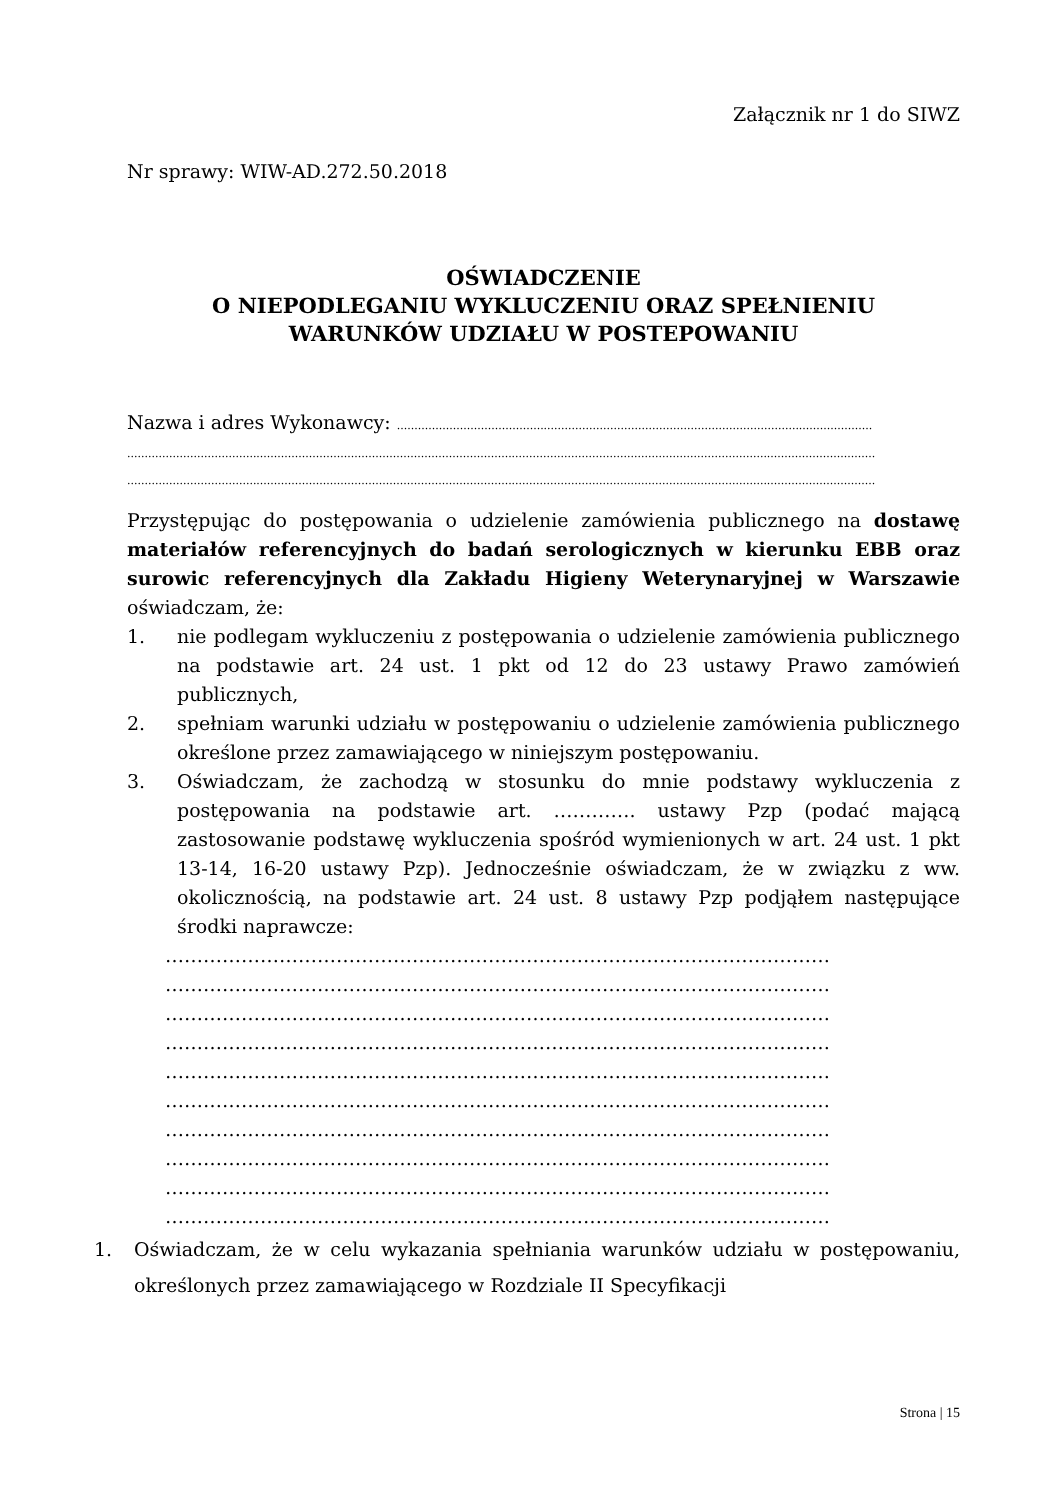Załącznik nr 1 do SIWZ
Nr sprawy: WIW-AD.272.50.2018
OŚWIADCZENIE
O NIEPODLEGANIU WYKLUCZENIU ORAZ SPEŁNIENIU
WARUNKÓW UDZIAŁU W POSTEPOWANIU
Nazwa i adres Wykonawcy: ........................................................................................................................................
......................................................................................................................................................................................................................
......................................................................................................................................................................................................................
Przystępując do postępowania o udzielenie zamówienia publicznego na dostawę materiałów referencyjnych do badań serologicznych w kierunku EBB oraz surowic referencyjnych dla Zakładu Higieny Weterynaryjnej w Warszawie oświadczam, że:
1. nie podlegam wykluczeniu z postępowania o udzielenie zamówienia publicznego na podstawie art. 24 ust. 1 pkt od 12 do 23 ustawy Prawo zamówień publicznych,
2. spełniam warunki udziału w postępowaniu o udzielenie zamówienia publicznego określone przez zamawiającego w niniejszym postępowaniu.
3. Oświadczam, że zachodzą w stosunku do mnie podstawy wykluczenia z postępowania na podstawie art. …………. ustawy Pzp (podać mającą zastosowanie podstawę wykluczenia spośród wymienionych w art. 24 ust. 1 pkt 13-14, 16-20 ustawy Pzp). Jednocześnie oświadczam, że w związku z ww. okolicznością, na podstawie art. 24 ust. 8 ustawy Pzp podjąłem następujące środki naprawcze:
……………………………………………………………………………………………
……………………………………………………………………………………………
……………………………………………………………………………………………
……………………………………………………………………………………………
……………………………………………………………………………………………
……………………………………………………………………………………………
……………………………………………………………………………………………
……………………………………………………………………………………………
……………………………………………………………………………………………
……………………………………………………………………………………………
1. Oświadczam, że w celu wykazania spełniania warunków udziału w postępowaniu, określonych przez zamawiającego w Rozdziale II Specyfikacji
Strona | 15